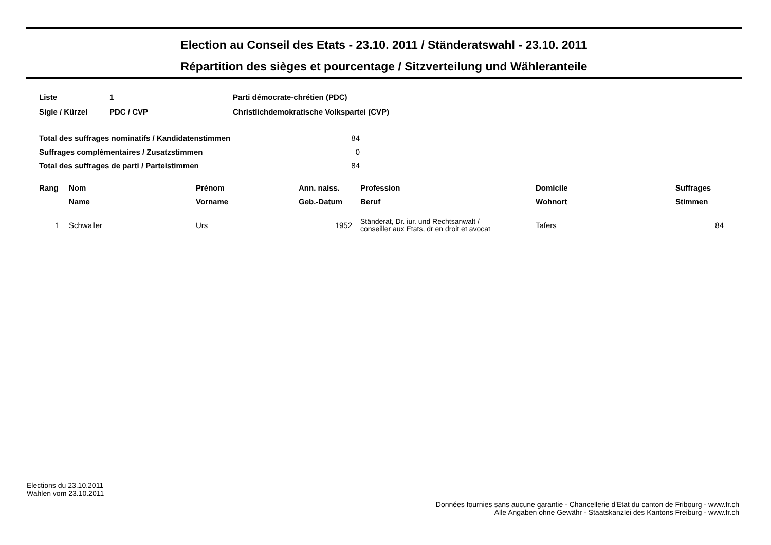Election au Conseil des Etats - 23.10. 2011 / Ständeratswahl - 23.10. 2011
Répartition des sièges et pourcentage / Sitzverteilung und Wähleranteile
| Liste | 1 | Parti démocrate-chrétien (PDC) |
| Sigle / Kürzel | PDC / CVP | Christlichdemokratische Volkspartei (CVP) |
| Total des suffrages nominatifs / Kandidatenstimmen | 84 |
| Suffrages complémentaires / Zusatzstimmen | 0 |
| Total des suffrages de parti / Parteistimmen | 84 |
| Rang | Nom | Prénom | Ann. naiss. | Profession | Domicile | Suffrages |
| --- | --- | --- | --- | --- | --- | --- |
| | Name | Vorname | Geb.-Datum | Beruf | Wohnort | Stimmen |
| 1 | Schwaller | Urs | 1952 | Ständerat, Dr. iur. und Rechtsanwalt / conseiller aux Etats, dr en droit et avocat | Tafers | 84 |
Elections du 23.10.2011
Wahlen vom 23.10.2011
Données fournies sans aucune garantie - Chancellerie d'Etat du canton de Fribourg - www.fr.ch
Alle Angaben ohne Gewähr - Staatskanzlei des Kantons Freiburg - www.fr.ch